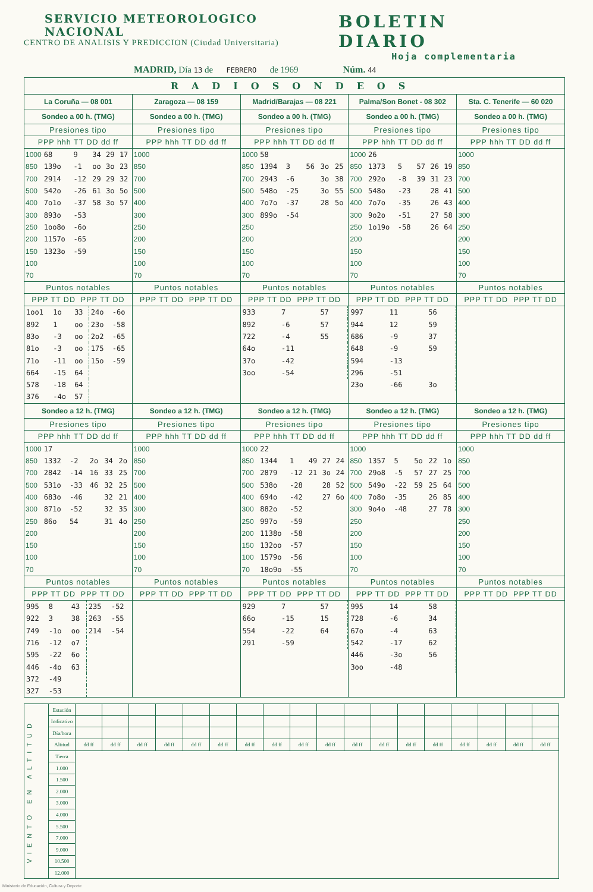SERVICIO METEOROLOGICO NACIONAL
CENTRO DE ANALISIS Y PREDICCION (Ciudad Universitaria)
BOLETIN DIARIO
Hoja complementaria
MADRID, Día 13 de FEBRERO de 1969 Núm. 44
| RADIOSONDEOS | | | | |
| La Coruña — 08 001 | Zaragoza — 08 159 | Madrid/Barajas — 08 221 | Palma/Son Bonet - 08 302 | Sta. C. Tenerife — 60 020 |
| Sondeo a 00 h. (TMG) | Sondeo a 00 h. (TMG) | Sondeo a 00 h. (TMG) | Sondeo a 00 h. (TMG) | Sondeo a 00 h. (TMG) |
| Presiones tipo | Presiones tipo | Presiones tipo | Presiones tipo | Presiones tipo |
| PPP hhh TT DD dd ff | PPP hhh TT DD dd ff | PPP hhh TT DD dd ff | PPP hhh TT DD dd ff | PPP hhh TT DD dd ff |
| / 1000 / 68 / 9 / 34 / 29 / 17 / / 850 / 139o / -1 / oo / 3o / 23 / / 700 / 2914 / -12 / 29 / 29 / 32 / / 500 / 542o / -26 / 61 / 3o / 5o / / 400 / 7o1o / -37 / 58 / 3o / 57 / / 300 / 893o / -53 / / / / / 250 / 1oo8o / -6o / / / / / 200 / 1157o / -65 / / / / / 150 / 1323o / -59 / / / / / 100 / / / / / / / 70 / / / / / / | / 1000 / / 850 / / 700 / / 500 / / 400 / / 300 / / 250 / / 200 / / 150 / / 100 / / 70 / | / 1000 / 58 / / / / / / 850 / 1394 / 3 / 56 / 3o / 25 / / 700 / 2943 / -6 / / 3o / 38 / / 500 / 548o / -25 / / 3o / 55 / / 400 / 7o7o / -37 / / 28 / 5o / / 300 / 899o / -54 / / / / / 250 / / / / / / / 200 / / / / / / / 150 / / / / / / / 100 / / / / / / / 70 / / / / / / | / 1000 / 26 / / / / / / 850 / 1373 / 5 / 57 / 26 / 19 / / 700 / 292o / -8 / 39 / 31 / 23 / / 500 / 548o / -23 / / 28 / 41 / / 400 / 7o7o / -35 / / 26 / 43 / / 300 / 9o2o / -51 / / 27 / 58 / / 250 / 1o19o / -58 / / 26 / 64 / / 200 / / / / / / / 150 / / / / / / / 100 / / / / / / / 70 / / / / / / | / 1000 / / 850 / / 700 / / 500 / / 400 / / 300 / / 250 / / 200 / / 150 / / 100 / / 70 / |
| Puntos notables | Puntos notables | Puntos notables | Puntos notables | Puntos notables |
| PPP TT DD PPP TT DD | PPP TT DD PPP TT DD | PPP TT DD PPP TT DD | PPP TT DD PPP TT DD | PPP TT DD PPP TT DD |
| / 1oo1 / 1o / 33 / 24o / -6o / / 892 / 1 / oo / 23o / -58 / / 83o / -3 / oo / 2o2 / -65 / / 81o / -3 / oo / 175 / -65 / / 71o / -11 / oo / 15o / -59 / / 664 / -15 / 64 / / / / 578 / -18 / 64 / / / / 376 / -4o / 57 / / / | | / 933 / 7 / 57 / / 892 / -6 / 57 / / 722 / -4 / 55 / / 64o / -11 / / / 37o / -42 / / / 3oo / -54 / / | / 997 / 11 / 56 / / 944 / 12 / 59 / / 686 / -9 / 37 / / 648 / -9 / 59 / / 594 / -13 / / / 296 / -51 / / / 23o / -66 / 3o / | |
| Sondeo a 12 h. (TMG) | Sondeo a 12 h. (TMG) | Sondeo a 12 h. (TMG) | Sondeo a 12 h. (TMG) | Sondeo a 12 h. (TMG) |
| Presiones tipo | Presiones tipo | Presiones tipo | Presiones tipo | Presiones tipo |
| PPP hhh TT DD dd ff | PPP hhh TT DD dd ff | PPP hhh TT DD dd ff | PPP hhh TT DD dd ff | PPP hhh TT DD dd ff |
| / 1000 / 17 / / / / / / 850 / 1332 / -2 / 2o / 34 / 2o / / 700 / 2842 / -14 / 16 / 33 / 25 / / 500 / 531o / -33 / 46 / 32 / 25 / / 400 / 683o / -46 / / 32 / 21 / / 300 / 871o / -52 / / 32 / 35 / / 250 / 86o / 54 / / 31 / 4o / / 200 / / / / / / / 150 / / / / / / / 100 / / / / / / / 70 / / / / / / | / 1000 / / 850 / / 700 / / 500 / / 400 / / 300 / / 250 / / 200 / / 150 / / 100 / / 70 / | / 1000 / 22 / / / / / / 850 / 1344 / 1 / 49 / 27 / 24 / / 700 / 2879 / -12 / 21 / 3o / 24 / / 500 / 538o / -28 / / 28 / 52 / / 400 / 694o / -42 / / 27 / 6o / / 300 / 882o / -52 / / / / / 250 / 997o / -59 / / / / / 200 / 1138o / -58 / / / / / 150 / 132oo / -57 / / / / / 100 / 1579o / -56 / / / / / 70 / 18o9o / -55 / / / / | / 1000 / / / / / / / 850 / 1357 / 5 / 5o / 22 / 1o / / 700 / 29o8 / -5 / 57 / 27 / 25 / / 500 / 549o / -22 / 59 / 25 / 64 / / 400 / 7o8o / -35 / / 26 / 85 / / 300 / 9o4o / -48 / / 27 / 78 / / 250 / / / / / / / 200 / / / / / / / 150 / / / / / / / 100 / / / / / / / 70 / / / / / / | / 1000 / / 850 / / 700 / / 500 / / 400 / / 300 / / 250 / / 200 / / 150 / / 100 / / 70 / |
| Puntos notables | Puntos notables | Puntos notables | Puntos notables | Puntos notables |
| PPP TT DD PPP TT DD | PPP TT DD PPP TT DD | PPP TT DD PPP TT DD | PPP TT DD PPP TT DD | PPP TT DD PPP TT DD |
| / 995 / 8 / 43 / 235 / -52 / / 922 / 3 / 38 / 263 / -55 / / 749 / -1o / oo / 214 / -54 / / 716 / -12 / o7 / / / / 595 / -22 / 6o / / / / 446 / -4o / 63 / / / / 372 / -49 / / / / / 327 / -53 / / / / | | / 929 / 7 / 57 / / 66o / -15 / 15 / / 554 / -22 / 64 / / 291 / -59 / / | / 995 / 14 / 58 / / 728 / -6 / 34 / / 67o / -4 / 63 / / 542 / -17 / 62 / / 446 / -3o / 56 / / 3oo / -48 / / | |
| VIENTO EN ALTITUD | Estación | | | | | | | | | | | | | | | | | | |
| | Indicativo | | | | | | | | | | | | | | | | | | |
| | Día/hora | | | | | | | | | | | | | | | | | | |
| | Altitud | dd ff | dd ff | dd ff | dd ff | dd ff | dd ff | dd ff | dd ff | dd ff | dd ff | dd ff | dd ff | dd ff | dd ff | dd ff | dd ff | dd ff | dd ff |
| | Tierra | | | | | | | | | | | | | | | | | | |
| | 1.000 | | | | | | | | | | | | | | | | | | |
| | 1.500 | | | | | | | | | | | | | | | | | | |
| | 2.000 | | | | | | | | | | | | | | | | | | |
| | 3.000 | | | | | | | | | | | | | | | | | | |
| | 4.000 | | | | | | | | | | | | | | | | | | |
| | 5.500 | | | | | | | | | | | | | | | | | | |
| | 7.000 | | | | | | | | | | | | | | | | | | |
| | 9.000 | | | | | | | | | | | | | | | | | | |
| | 10.500 | | | | | | | | | | | | | | | | | | |
| | 12.000 | | | | | | | | | | | | | | | | | | |
Ministerio de Educación, Cultura y Deporte